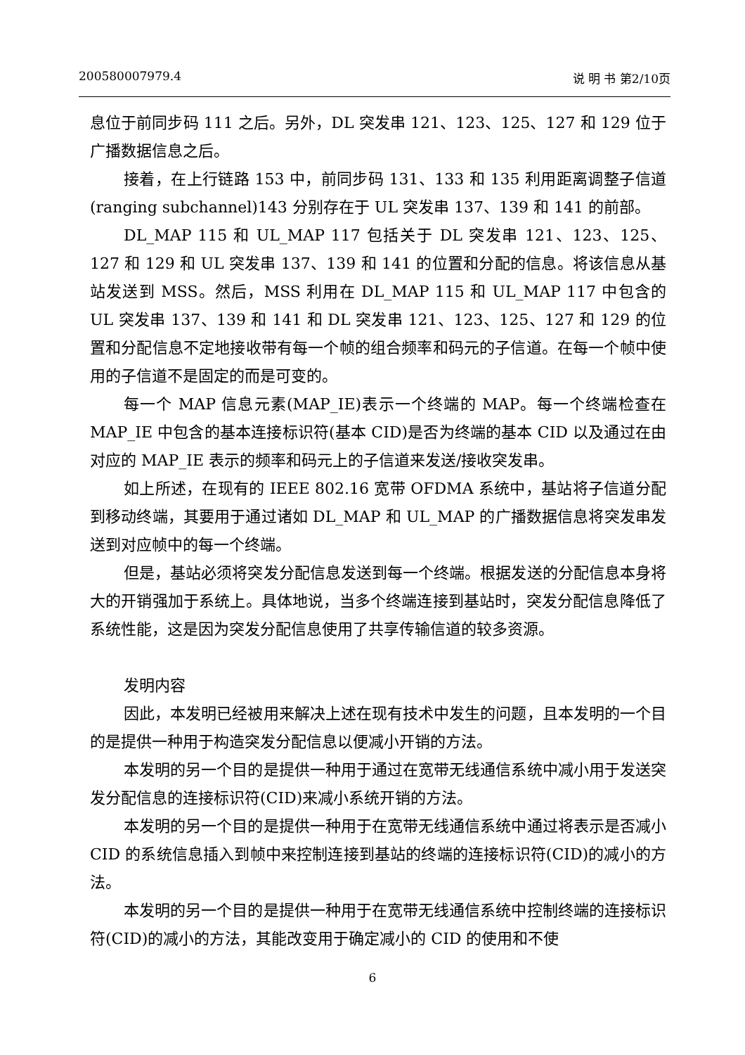200580007979.4 说 明 书 第2/10页
息位于前同步码 111 之后。另外，DL 突发串 121、123、125、127 和 129 位于广播数据信息之后。
接着，在上行链路 153 中，前同步码 131、133 和 135 利用距离调整子信道(ranging subchannel)143 分别存在于 UL 突发串 137、139 和 141 的前部。
DL_MAP 115 和 UL_MAP 117 包括关于 DL 突发串 121、123、125、127 和 129 和 UL 突发串 137、139 和 141 的位置和分配的信息。将该信息从基站发送到 MSS。然后，MSS 利用在 DL_MAP 115 和 UL_MAP 117 中包含的 UL 突发串 137、139 和 141 和 DL 突发串 121、123、125、127 和 129 的位置和分配信息不定地接收带有每一个帧的组合频率和码元的子信道。在每一个帧中使用的子信道不是固定的而是可变的。
每一个 MAP 信息元素(MAP_IE)表示一个终端的 MAP。每一个终端检查在 MAP_IE 中包含的基本连接标识符(基本 CID)是否为终端的基本 CID 以及通过在由对应的 MAP_IE 表示的频率和码元上的子信道来发送/接收突发串。
如上所述，在现有的 IEEE 802.16 宽带 OFDMA 系统中，基站将子信道分配到移动终端，其要用于通过诸如 DL_MAP 和 UL_MAP 的广播数据信息将突发串发送到对应帧中的每一个终端。
但是，基站必须将突发分配信息发送到每一个终端。根据发送的分配信息本身将大的开销强加于系统上。具体地说，当多个终端连接到基站时，突发分配信息降低了系统性能，这是因为突发分配信息使用了共享传输信道的较多资源。
发明内容
因此，本发明已经被用来解决上述在现有技术中发生的问题，且本发明的一个目的是提供一种用于构造突发分配信息以便减小开销的方法。
本发明的另一个目的是提供一种用于通过在宽带无线通信系统中减小用于发送突发分配信息的连接标识符(CID)来减小系统开销的方法。
本发明的另一个目的是提供一种用于在宽带无线通信系统中通过将表示是否减小 CID 的系统信息插入到帧中来控制连接到基站的终端的连接标识符(CID)的减小的方法。
本发明的另一个目的是提供一种用于在宽带无线通信系统中控制终端的连接标识符(CID)的减小的方法，其能改变用于确定减小的 CID 的使用和不使
6